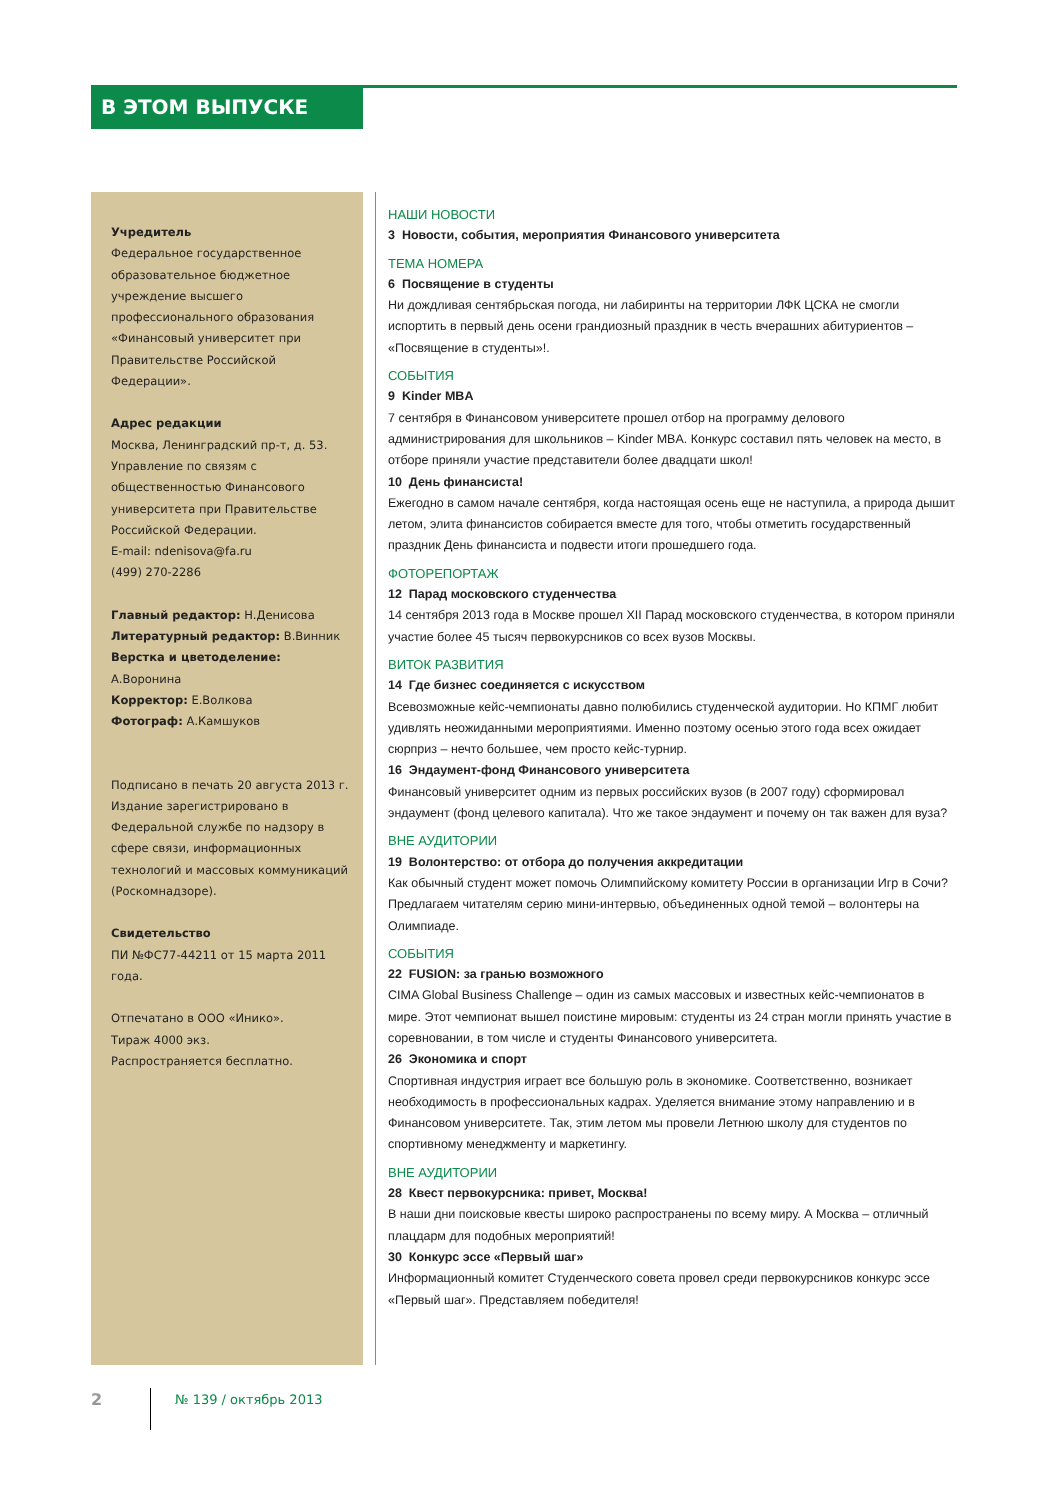В ЭТОМ ВЫПУСКЕ
Учредитель
Федеральное государственное образовательное бюджетное учреждение высшего профессионального образования «Финансовый университет при Правительстве Российской Федерации».
Адрес редакции
Москва, Ленинградский пр-т, д. 53.
Управление по связям с общественностью Финансового университета при Правительстве Российской Федерации.
E-mail: ndenisova@fa.ru
(499) 270-2286
Главный редактор: Н.Денисова
Литературный редактор: В.Винник
Верстка и цветоделение: А.Воронина
Корректор: Е.Волкова
Фотограф: А.Камшуков
Подписано в печать 20 августа 2013 г.
Издание зарегистрировано в Федеральной службе по надзору в сфере связи, информационных технологий и массовых коммуникаций (Роскомнадзоре).
Свидетельство
ПИ №ФС77-44211 от 15 марта 2011 года.
Отпечатано в ООО «Инико».
Тираж 4000 экз.
Распространяется бесплатно.
НАШИ НОВОСТИ
3 Новости, события, мероприятия Финансового университета
ТЕМА НОМЕРА
6 Посвящение в студенты
Ни дождливая сентябрьская погода, ни лабиринты на территории ЛФК ЦСКА не смогли испортить в первый день осени грандиозный праздник в честь вчерашних абитуриентов – «Посвящение в студенты»!.
СОБЫТИЯ
9 Kinder MBA
7 сентября в Финансовом университете прошел отбор на программу делового администрирования для школьников – Kinder MBA. Конкурс составил пять человек на место, в отборе приняли участие представители более двадцати школ!
10 День финансиста!
Ежегодно в самом начале сентября, когда настоящая осень еще не наступила, а природа дышит летом, элита финансистов собирается вместе для того, чтобы отметить государственный праздник День финансиста и подвести итоги прошедшего года.
ФОТОРЕПОРТАЖ
12 Парад московского студенчества
14 сентября 2013 года в Москве прошел XII Парад московского студенчества, в котором приняли участие более 45 тысяч первокурсников со всех вузов Москвы.
ВИТОК РАЗВИТИЯ
14 Где бизнес соединяется с искусством
Всевозможные кейс-чемпионаты давно полюбились студенческой аудитории. Но КПМГ любит удивлять неожиданными мероприятиями. Именно поэтому осенью этого года всех ожидает сюрприз – нечто большее, чем просто кейс-турнир.
16 Эндаумент-фонд Финансового университета
Финансовый университет одним из первых российских вузов (в 2007 году) сформировал эндаумент (фонд целевого капитала). Что же такое эндаумент и почему он так важен для вуза?
ВНЕ АУДИТОРИИ
19 Волонтерство: от отбора до получения аккредитации
Как обычный студент может помочь Олимпийскому комитету России в организации Игр в Сочи? Предлагаем читателям серию мини-интервью, объединенных одной темой – волонтеры на Олимпиаде.
СОБЫТИЯ
22 FUSION: за гранью возможного
CIMA Global Business Challenge – один из самых массовых и известных кейс-чемпионатов в мире. Этот чемпионат вышел поистине мировым: студенты из 24 стран могли принять участие в соревновании, в том числе и студенты Финансового университета.
26 Экономика и спорт
Спортивная индустрия играет все большую роль в экономике. Соответственно, возникает необходимость в профессиональных кадрах. Уделяется внимание этому направлению и в Финансовом университете. Так, этим летом мы провели Летнюю школу для студентов по спортивному менеджменту и маркетингу.
ВНЕ АУДИТОРИИ
28 Квест первокурсника: привет, Москва!
В наши дни поисковые квесты широко распространены по всему миру. А Москва – отличный плацдарм для подобных мероприятий!
30 Конкурс эссе «Первый шаг»
Информационный комитет Студенческого совета провел среди первокурсников конкурс эссе «Первый шаг». Представляем победителя!
2 № 139 / октябрь 2013